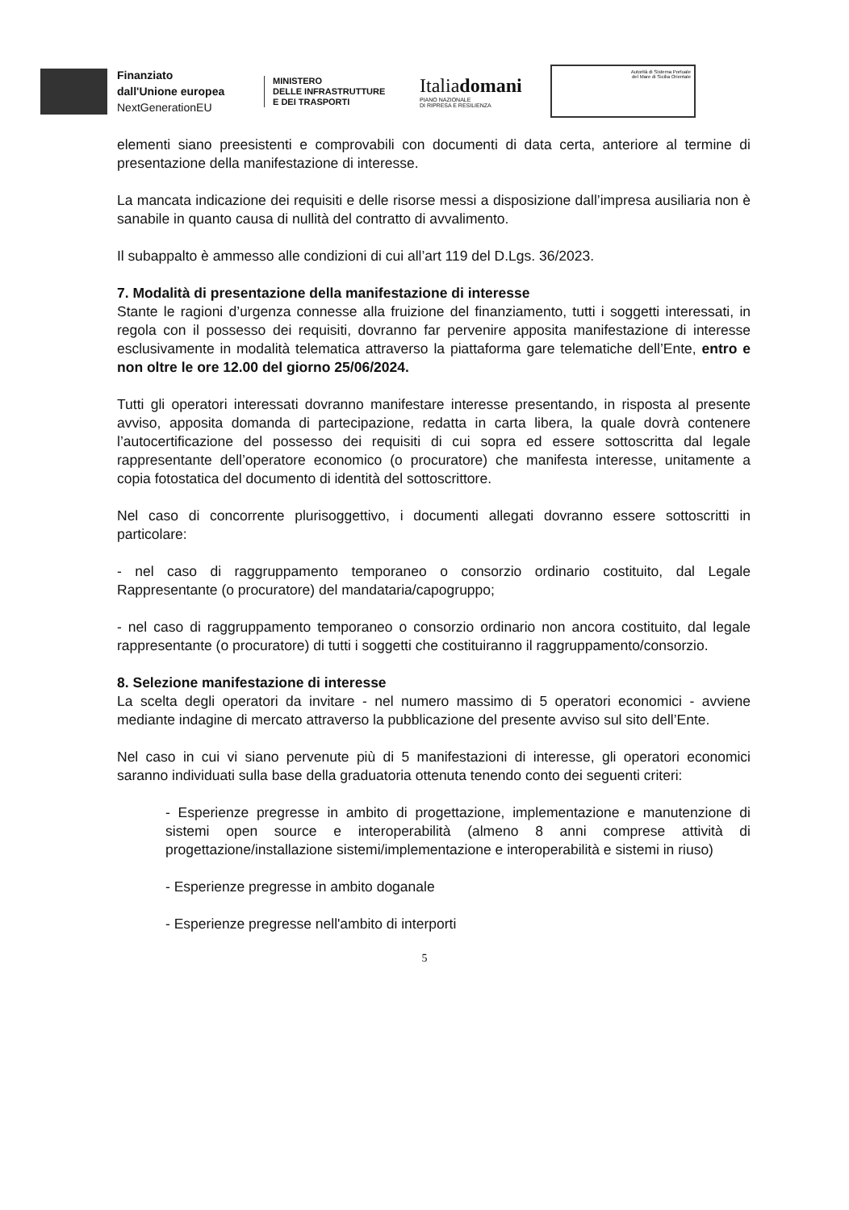Finanziato
dall'Unione europea
NextGenerationEU
MINISTERO
DELLE INFRASTRUTTURE
E DEI TRASPORTI
Italiadomani
PIANO NAZIONALE
DI RIPRESA E RESILIENZA
Autorità di Sistema Portuale
del Mare di Sicilia Orientale
elementi siano preesistenti e comprovabili con documenti di data certa, anteriore al termine di presentazione della manifestazione di interesse.
La mancata indicazione dei requisiti e delle risorse messi a disposizione dall’impresa ausiliaria non è sanabile in quanto causa di nullità del contratto di avvalimento.
Il subappalto è ammesso alle condizioni di cui all’art 119 del D.Lgs. 36/2023.
7. Modalità di presentazione della manifestazione di interesse
Stante le ragioni d’urgenza connesse alla fruizione del finanziamento, tutti i soggetti interessati, in regola con il possesso dei requisiti, dovranno far pervenire apposita manifestazione di interesse esclusivamente in modalità telematica attraverso la piattaforma gare telematiche dell’Ente, entro e non oltre le ore 12.00 del giorno 25/06/2024.
Tutti gli operatori interessati dovranno manifestare interesse presentando, in risposta al presente avviso, apposita domanda di partecipazione, redatta in carta libera, la quale dovrà contenere l’autocertificazione del possesso dei requisiti di cui sopra ed essere sottoscritta dal legale rappresentante dell’operatore economico (o procuratore) che manifesta interesse, unitamente a copia fotostatica del documento di identità del sottoscrittore.
Nel caso di concorrente plurisoggettivo, i documenti allegati dovranno essere sottoscritti in particolare:
- nel caso di raggruppamento temporaneo o consorzio ordinario costituito, dal Legale Rappresentante (o procuratore) del mandataria/capogruppo;
- nel caso di raggruppamento temporaneo o consorzio ordinario non ancora costituito, dal legale rappresentante (o procuratore) di tutti i soggetti che costituiranno il raggruppamento/consorzio.
8. Selezione manifestazione di interesse
La scelta degli operatori da invitare - nel numero massimo di 5 operatori economici - avviene mediante indagine di mercato attraverso la pubblicazione del presente avviso sul sito dell’Ente.
Nel caso in cui vi siano pervenute più di 5 manifestazioni di interesse, gli operatori economici saranno individuati sulla base della graduatoria ottenuta tenendo conto dei seguenti criteri:
- Esperienze pregresse in ambito di progettazione, implementazione e manutenzione di sistemi open source e interoperabilità (almeno 8 anni comprese attività di progettazione/installazione sistemi/implementazione e interoperabilità e sistemi in riuso)
- Esperienze pregresse in ambito doganale
- Esperienze pregresse nell'ambito di interporti
5